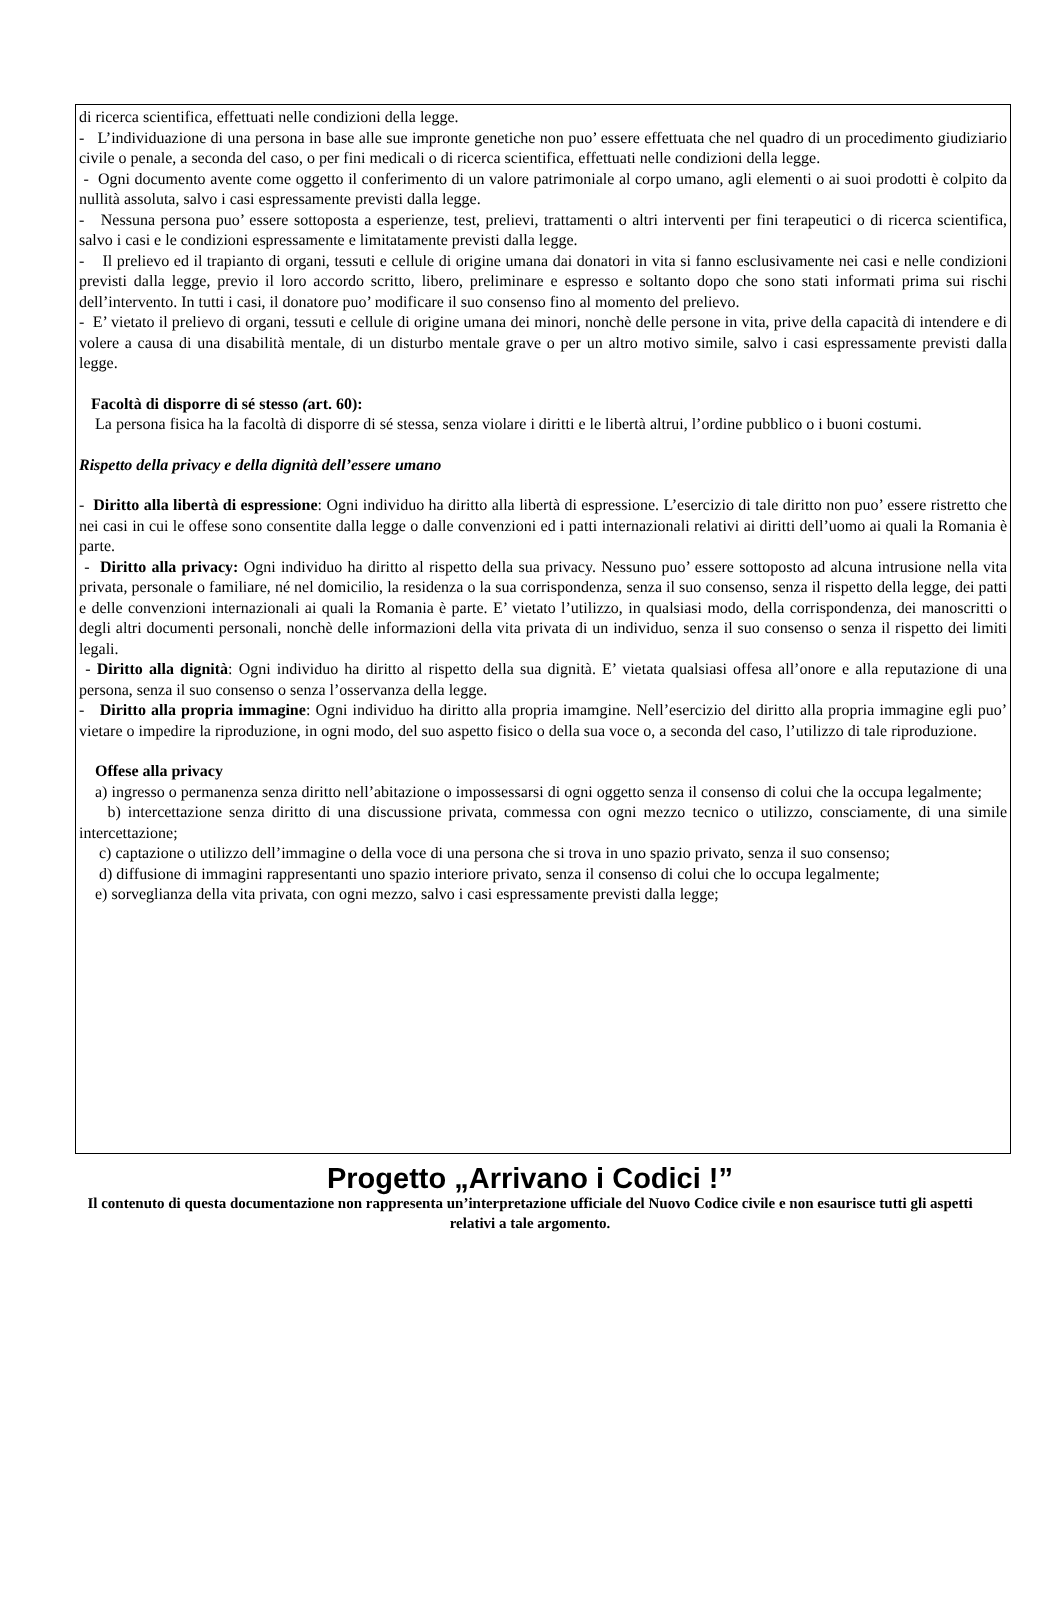di ricerca scientifica, effettuati nelle condizioni della legge.
- L’individuazione di una persona in base alle sue impronte genetiche non puo’ essere effettuata che nel quadro di un procedimento giudiziario civile o penale, a seconda del caso, o per fini medicali o di ricerca scientifica, effettuati nelle condizioni della legge.
- Ogni documento avente come oggetto il conferimento di un valore patrimoniale al corpo umano, agli elementi o ai suoi prodotti è colpito da nullità assoluta, salvo i casi espressamente previsti dalla legge.
- Nessuna persona puo’ essere sottoposta a esperienze, test, prelievi, trattamenti o altri interventi per fini terapeutici o di ricerca scientifica, salvo i casi e le condizioni espressamente e limitatamente previsti dalla legge.
- Il prelievo ed il trapianto di organi, tessuti e cellule di origine umana dai donatori in vita si fanno esclusivamente nei casi e nelle condizioni previsti dalla legge, previo il loro accordo scritto, libero, preliminare e espresso e soltanto dopo che sono stati informati prima sui rischi dell’intervento. In tutti i casi, il donatore puo’ modificare il suo consenso fino al momento del prelievo.
- E’ vietato il prelievo di organi, tessuti e cellule di origine umana dei minori, nonchè delle persone in vita, prive della capacità di intendere e di volere a causa di una disabilità mentale, di un disturbo mentale grave o per un altro motivo simile, salvo i casi espressamente previsti dalla legge.
Facoltà di disporre di sé stesso (art. 60):
La persona fisica ha la facoltà di disporre di sé stessa, senza violare i diritti e le libertà altrui, l’ordine pubblico o i buoni costumi.
Rispetto della privacy e della dignità dell’essere umano
- Diritto alla libertà di espressione: Ogni individuo ha diritto alla libertà di espressione. L’esercizio di tale diritto non puo’ essere ristretto che nei casi in cui le offese sono consentite dalla legge o dalle convenzioni ed i patti internazionali relativi ai diritti dell’uomo ai quali la Romania è parte.
- Diritto alla privacy: Ogni individuo ha diritto al rispetto della sua privacy. Nessuno puo’ essere sottoposto ad alcuna intrusione nella vita privata, personale o familiare, né nel domicilio, la residenza o la sua corrispondenza, senza il suo consenso, senza il rispetto della legge, dei patti e delle convenzioni internazionali ai quali la Romania è parte. E’ vietato l’utilizzo, in qualsiasi modo, della corrispondenza, dei manoscritti o degli altri documenti personali, nonchè delle informazioni della vita privata di un individuo, senza il suo consenso o senza il rispetto dei limiti legali.
- Diritto alla dignità: Ogni individuo ha diritto al rispetto della sua dignità. E’ vietata qualsiasi offesa all’onore e alla reputazione di una persona, senza il suo consenso o senza l’osservanza della legge.
- Diritto alla propria immagine: Ogni individuo ha diritto alla propria imamgine. Nell’esercizio del diritto alla propria immagine egli puo’ vietare o impedire la riproduzione, in ogni modo, del suo aspetto fisico o della sua voce o, a seconda del caso, l’utilizzo di tale riproduzione.
Offese alla privacy
a) ingresso o permanenza senza diritto nell’abitazione o impossessarsi di ogni oggetto senza il consenso di colui che la occupa legalmente;
b) intercettazione senza diritto di una discussione privata, commessa con ogni mezzo tecnico o utilizzo, consciamente, di una simile intercettazione;
c) captazione o utilizzo dell’immagine o della voce di una persona che si trova in uno spazio privato, senza il suo consenso;
d) diffusione di immagini rappresentanti uno spazio interiore privato, senza il consenso di colui che lo occupa legalmente;
e) sorveglianza della vita privata, con ogni mezzo, salvo i casi espressamente previsti dalla legge;
Progetto „Arrivano i Codici !”
Il contenuto di questa documentazione non rappresenta un’interpretazione ufficiale del Nuovo Codice civile e non esaurisce tutti gli aspetti relativi a tale argomento.